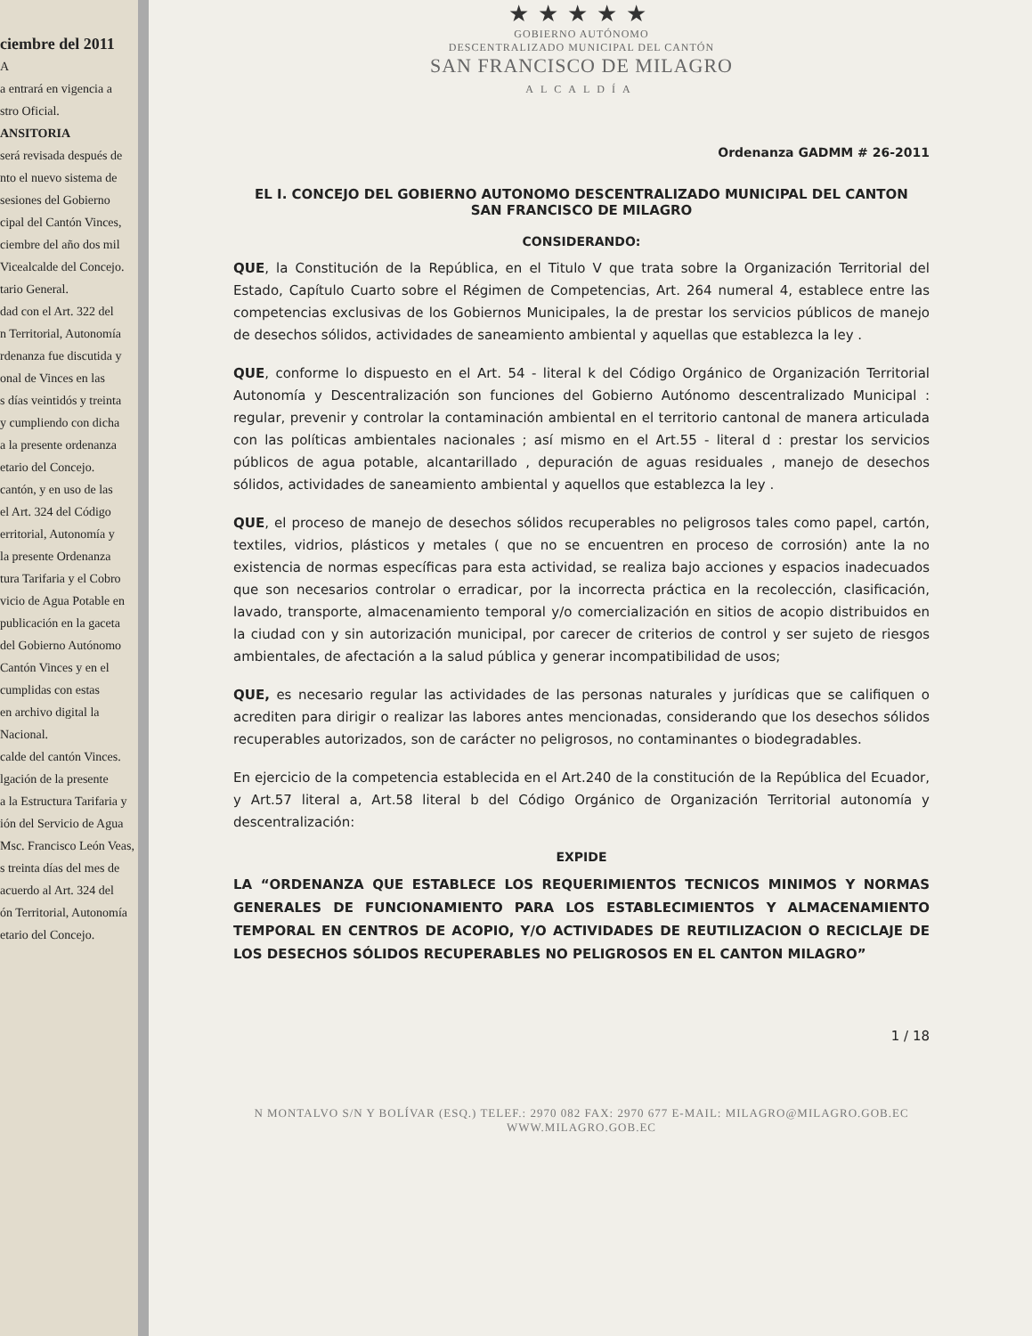ciembre del 2011
A
a entrará en vigencia a
stro Oficial.
ANSITORIA
será revisada después de
nto el nuevo sistema de
sesiones del Gobierno
cipal del Cantón Vinces,
ciembre del año dos mil
Vicealcalde del Concejo.
tario General.
dad con el Art. 322 del
n Territorial, Autonomía
rdenanza fue discutida y
onal de Vinces en las
s días veintidós y treinta
y cumpliendo con dicha
a la presente ordenanza
etario del Concejo.
cantón, y en uso de las
el Art. 324 del Código
erritorial, Autonomía y
la presente Ordenanza
tura Tarifaria y el Cobro
vicio de Agua Potable en
publicación en la gaceta
del Gobierno Autónomo
Cantón Vinces y en el
cumplidas con estas
en archivo digital la
Nacional.
calde del cantón Vinces.
lgación de la presente
a la Estructura Tarifaria y
ión del Servicio de Agua
Msc. Francisco León Veas,
s treinta días del mes de
acuerdo al Art. 324 del
ón Territorial, Autonomía
etario del Concejo.
★★★★★
GOBIERNO AUTÓNOMO
DESCENTRALIZADO MUNICIPAL DEL CANTÓN
SAN FRANCISCO DE MILAGRO
ALCALDÍA
Ordenanza GADMM # 26-2011
EL I. CONCEJO DEL GOBIERNO AUTONOMO DESCENTRALIZADO MUNICIPAL DEL CANTON
SAN FRANCISCO DE MILAGRO
CONSIDERANDO:
QUE, la Constitución de la República, en el Titulo V que trata sobre la Organización Territorial del Estado, Capítulo Cuarto sobre el Régimen de Competencias, Art. 264 numeral 4, establece entre las competencias exclusivas de los Gobiernos Municipales, la de prestar los servicios públicos de manejo de desechos sólidos, actividades de saneamiento ambiental y aquellas que establezca la ley .
QUE, conforme lo dispuesto en el Art. 54 - literal k del Código Orgánico de Organización Territorial Autonomía y Descentralización son funciones del Gobierno Autónomo descentralizado Municipal : regular, prevenir y controlar la contaminación ambiental en el territorio cantonal de manera articulada con las políticas ambientales nacionales ; así mismo en el Art.55 - literal d : prestar los servicios públicos de agua potable, alcantarillado , depuración de aguas residuales , manejo de desechos sólidos, actividades de saneamiento ambiental y aquellos que establezca la ley .
QUE, el proceso de manejo de desechos sólidos recuperables no peligrosos tales como papel, cartón, textiles, vidrios, plásticos y metales ( que no se encuentren en proceso de corrosión) ante la no existencia de normas específicas para esta actividad, se realiza bajo acciones y espacios inadecuados que son necesarios controlar o erradicar, por la incorrecta práctica en la recolección, clasificación, lavado, transporte, almacenamiento temporal y/o comercialización en sitios de acopio distribuidos en la ciudad con y sin autorización municipal, por carecer de criterios de control y ser sujeto de riesgos ambientales, de afectación a la salud pública y generar incompatibilidad de usos;
QUE, es necesario regular las actividades de las personas naturales y jurídicas que se califiquen o acrediten para dirigir o realizar las labores antes mencionadas, considerando que los desechos sólidos recuperables autorizados, son de carácter no peligrosos, no contaminantes o biodegradables.
En ejercicio de la competencia establecida en el Art.240 de la constitución de la República del Ecuador, y Art.57 literal a, Art.58 literal b del Código Orgánico de Organización Territorial autonomía y descentralización:
EXPIDE
LA “ORDENANZA QUE ESTABLECE LOS REQUERIMIENTOS TECNICOS MINIMOS Y NORMAS GENERALES DE FUNCIONAMIENTO PARA LOS ESTABLECIMIENTOS Y ALMACENAMIENTO TEMPORAL EN CENTROS DE ACOPIO, Y/O ACTIVIDADES DE REUTILIZACION O RECICLAJE DE LOS DESECHOS SÓLIDOS RECUPERABLES NO PELIGROSOS EN EL CANTON MILAGRO”
1 / 18
N MONTALVO S/N Y BOLÍVAR (ESQ.) TELEF.: 2970 082 FAX: 2970 677 E-MAIL: MILAGRO@MILAGRO.GOB.EC
WWW.MILAGRO.GOB.EC